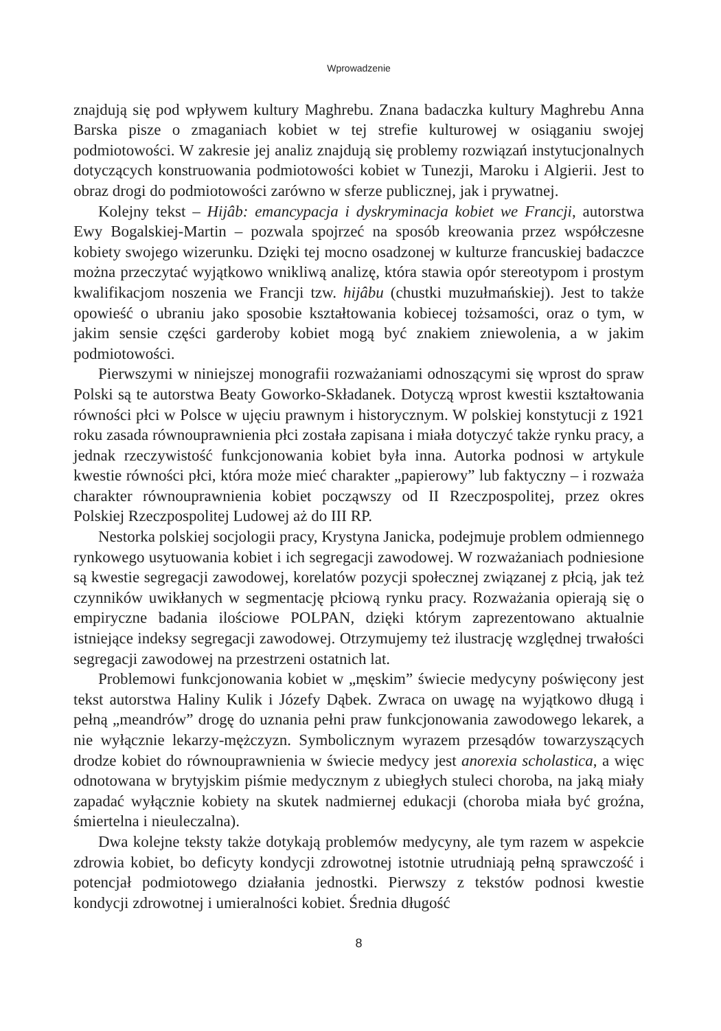Wprowadzenie
znajdują się pod wpływem kultury Maghrebu. Znana badaczka kultury Maghrebu Anna Barska pisze o zmaganiach kobiet w tej strefie kulturowej w osiąganiu swojej podmiotowości. W zakresie jej analiz znajdują się problemy rozwiązań instytucjonalnych dotyczących konstruowania podmiotowości kobiet w Tunezji, Maroku i Algierii. Jest to obraz drogi do podmiotowości zarówno w sferze publicznej, jak i prywatnej.
Kolejny tekst – Hijâb: emancypacja i dyskryminacja kobiet we Francji, autorstwa Ewy Bogalskiej-Martin – pozwala spojrzeć na sposób kreowania przez współczesne kobiety swojego wizerunku. Dzięki tej mocno osadzonej w kulturze francuskiej badaczce można przeczytać wyjątkowo wnikliwą analizę, która stawia opór stereotypom i prostym kwalifikacjom noszenia we Francji tzw. hijâbu (chustki muzułmańskiej). Jest to także opowieść o ubraniu jako sposobie kształtowania kobiecej tożsamości, oraz o tym, w jakim sensie części garderoby kobiet mogą być znakiem zniewolenia, a w jakim podmiotowości.
Pierwszymi w niniejszej monografii rozważaniami odnoszącymi się wprost do spraw Polski są te autorstwa Beaty Goworko-Składanek. Dotyczą wprost kwestii kształtowania równości płci w Polsce w ujęciu prawnym i historycznym. W polskiej konstytucji z 1921 roku zasada równouprawnienia płci została zapisana i miała dotyczyć także rynku pracy, a jednak rzeczywistość funkcjonowania kobiet była inna. Autorka podnosi w artykule kwestie równości płci, która może mieć charakter „papierowy” lub faktyczny – i rozważa charakter równouprawnienia kobiet począwszy od II Rzeczpospolitej, przez okres Polskiej Rzeczpospolitej Ludowej aż do III RP.
Nestorka polskiej socjologii pracy, Krystyna Janicka, podejmuje problem odmiennego rynkowego usytuowania kobiet i ich segregacji zawodowej. W rozważaniach podniesione są kwestie segregacji zawodowej, korelatów pozycji społecznej związanej z płcią, jak też czynników uwikłanych w segmentację płciową rynku pracy. Rozważania opierają się o empiryczne badania ilościowe POLPAN, dzięki którym zaprezentowano aktualnie istniejące indeksy segregacji zawodowej. Otrzymujemy też ilustrację względnej trwałości segregacji zawodowej na przestrzeni ostatnich lat.
Problemowi funkcjonowania kobiet w „męskim” świecie medycyny poświęcony jest tekst autorstwa Haliny Kulik i Józefy Dąbek. Zwraca on uwagę na wyjątkowo długą i pełną „meandrów” drogę do uznania pełni praw funkcjonowania zawodowego lekarek, a nie wyłącznie lekarzy-mężczyzn. Symbolicznym wyrazem przesądów towarzyszących drodze kobiet do równouprawnienia w świecie medycy jest anorexia scholastica, a więc odnotowana w brytyjskim piśmie medycznym z ubiegłych stuleci choroba, na jaką miały zapadać wyłącznie kobiety na skutek nadmiernej edukacji (choroba miała być groźna, śmiertelna i nieuleczalna).
Dwa kolejne teksty także dotykają problemów medycyny, ale tym razem w aspekcie zdrowia kobiet, bo deficyty kondycji zdrowotnej istotnie utrudniają pełną sprawczość i potencjał podmiotowego działania jednostki. Pierwszy z tekstów podnosi kwestie kondycji zdrowotnej i umieralności kobiet. Średnia długość
8